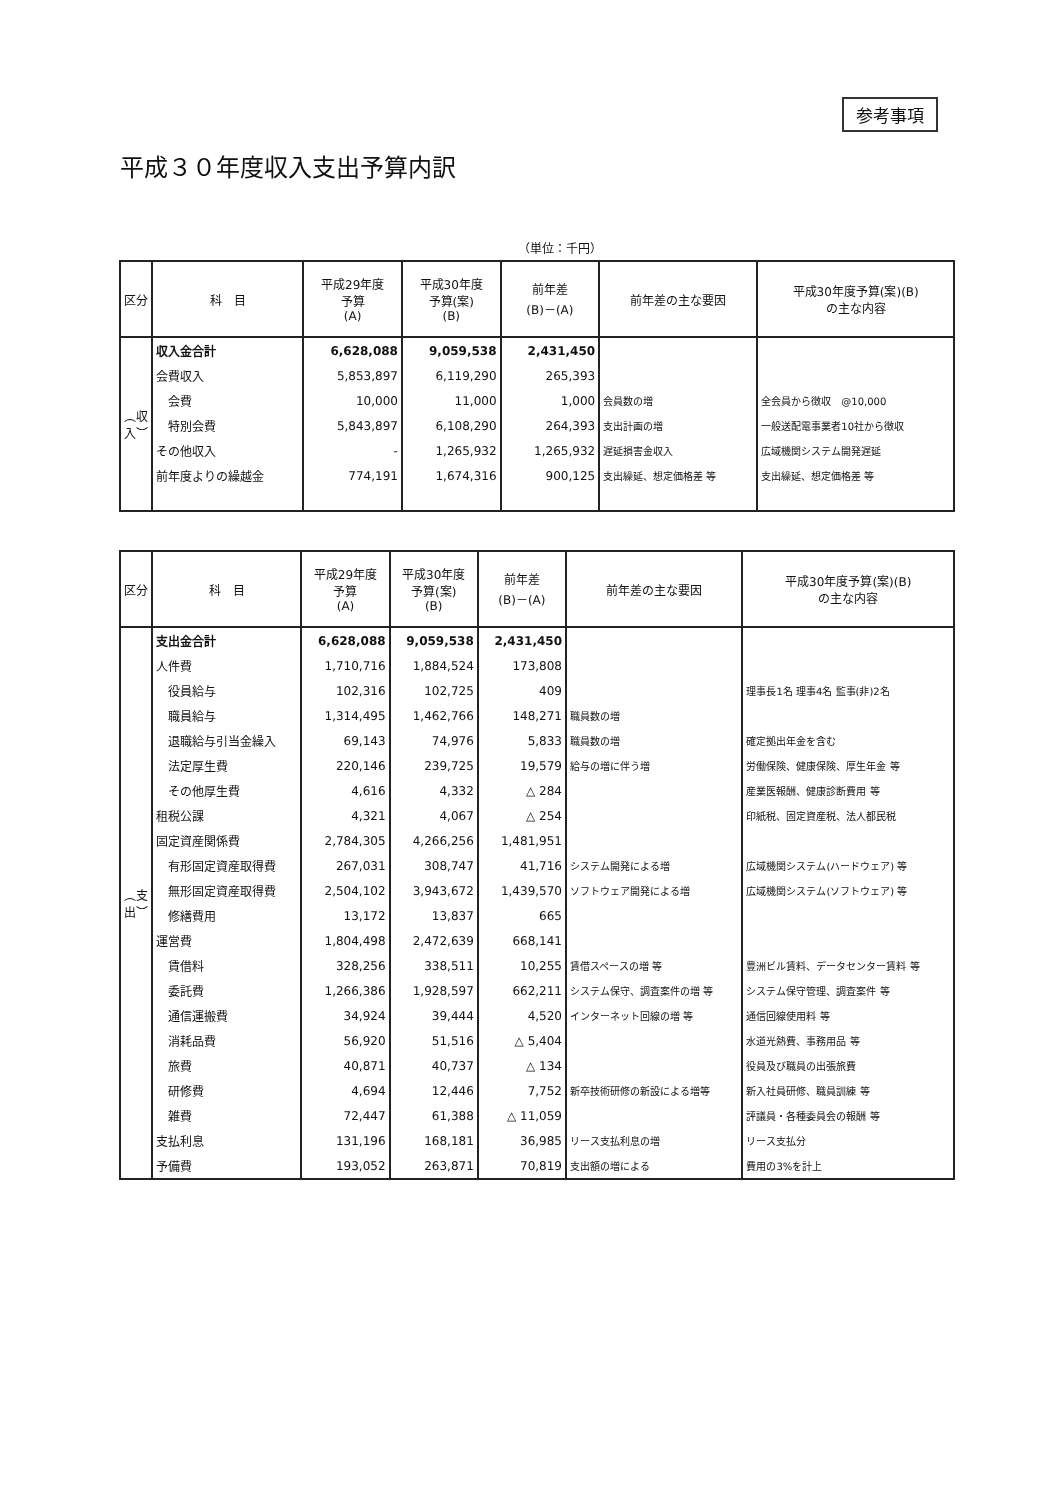参考事項
平成３０年度収入支出予算内訳
（単位：千円）
| 区分 | 科 目 | 平成29年度 予算 (A) | 平成30年度 予算(案) (B) | 前年差 (B)－(A) | 前年差の主な要因 | 平成30年度予算(案)(B) の主な内容 |
| --- | --- | --- | --- | --- | --- | --- |
| ︵収入︶ | 収入金合計 | 6,628,088 | 9,059,538 | 2,431,450 | | |
| | 会費収入 | 5,853,897 | 6,119,290 | 265,393 | | |
| | 会費 | 10,000 | 11,000 | 1,000 | 会員数の増 | 全会員から徴収 @10,000 |
| | 特別会費 | 5,843,897 | 6,108,290 | 264,393 | 支出計画の増 | 一般送配電事業者10社から徴収 |
| | その他収入 | - | 1,265,932 | 1,265,932 | 遅延損害金収入 | 広域機関システム開発遅延 |
| | 前年度よりの繰越金 | 774,191 | 1,674,316 | 900,125 | 支出繰延、想定価格差 等 | 支出繰延、想定価格差 等 |
| 区分 | 科 目 | 平成29年度 予算 (A) | 平成30年度 予算(案) (B) | 前年差 (B)－(A) | 前年差の主な要因 | 平成30年度予算(案)(B) の主な内容 |
| --- | --- | --- | --- | --- | --- | --- |
| ︵支出︶ | 支出金合計 | 6,628,088 | 9,059,538 | 2,431,450 | | |
| | 人件費 | 1,710,716 | 1,884,524 | 173,808 | | |
| | 役員給与 | 102,316 | 102,725 | 409 | | 理事長1名 理事4名 監事(非)2名 |
| | 職員給与 | 1,314,495 | 1,462,766 | 148,271 | 職員数の増 | |
| | 退職給与引当金繰入 | 69,143 | 74,976 | 5,833 | 職員数の増 | 確定拠出年金を含む |
| | 法定厚生費 | 220,146 | 239,725 | 19,579 | 給与の増に伴う増 | 労働保険、健康保険、厚生年金 等 |
| | その他厚生費 | 4,616 | 4,332 | △ 284 | | 産業医報酬、健康診断費用 等 |
| | 租税公課 | 4,321 | 4,067 | △ 254 | | 印紙税、固定資産税、法人都民税 |
| | 固定資産関係費 | 2,784,305 | 4,266,256 | 1,481,951 | | |
| | 有形固定資産取得費 | 267,031 | 308,747 | 41,716 | システム開発による増 | 広域機関システム(ハードウェア) 等 |
| | 無形固定資産取得費 | 2,504,102 | 3,943,672 | 1,439,570 | ソフトウェア開発による増 | 広域機関システム(ソフトウェア) 等 |
| | 修繕費用 | 13,172 | 13,837 | 665 | | |
| | 運営費 | 1,804,498 | 2,472,639 | 668,141 | | |
| | 賃借料 | 328,256 | 338,511 | 10,255 | 賃借スペースの増 等 | 豊洲ビル賃料、データセンター賃料 等 |
| | 委託費 | 1,266,386 | 1,928,597 | 662,211 | システム保守、調査案件の増 等 | システム保守管理、調査案件 等 |
| | 通信運搬費 | 34,924 | 39,444 | 4,520 | インターネット回線の増 等 | 通信回線使用料 等 |
| | 消耗品費 | 56,920 | 51,516 | △ 5,404 | | 水道光熱費、事務用品 等 |
| | 旅費 | 40,871 | 40,737 | △ 134 | | 役員及び職員の出張旅費 |
| | 研修費 | 4,694 | 12,446 | 7,752 | 新卒技術研修の新設による増等 | 新入社員研修、職員訓練 等 |
| | 雑費 | 72,447 | 61,388 | △ 11,059 | | 評議員・各種委員会の報酬 等 |
| | 支払利息 | 131,196 | 168,181 | 36,985 | リース支払利息の増 | リース支払分 |
| | 予備費 | 193,052 | 263,871 | 70,819 | 支出額の増による | 費用の3%を計上 |